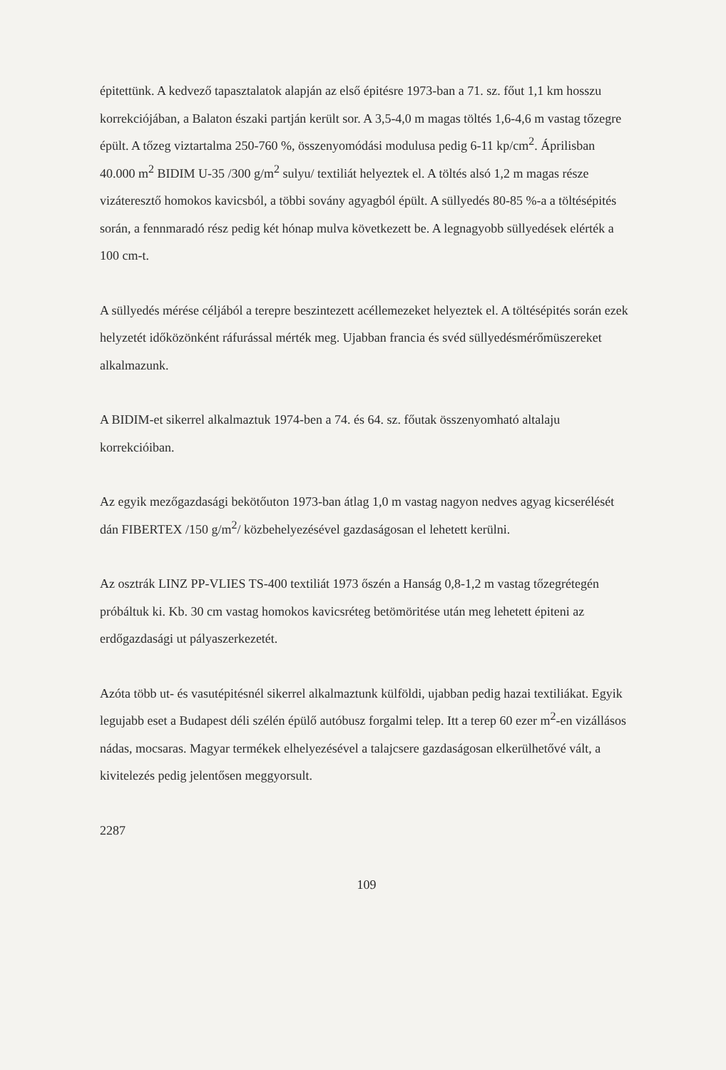épitettünk. A kedvező tapasztalatok alapján az első épitésre 1973-ban a 71. sz. főut 1,1 km hosszu korrekciójában, a Balaton északi partján került sor. A 3,5-4,0 m magas töltés 1,6-4,6 m vastag tőzegre épült. A tőzeg viztartalma 250-760 %, összenyomódási modulusa pedig 6-11 kp/cm<sup>2</sup>. Áprilisban 40.000 m<sup>2</sup> BIDIM U-35 /300 g/m<sup>2</sup> sulyu/ textiliát helyeztek el. A töltés alsó 1,2 m magas része vizáteresztő homokos kavicsból, a többi sovány agyagból épült. A süllyedés 80-85 %-a a töltésépités során, a fennmaradó rész pedig két hónap mulva következett be. A legnagyobb süllyedések elérték a 100 cm-t.
A süllyedés mérése céljából a terepre beszintezett acéllemezeket helyeztek el. A töltésépités során ezek helyzetét időközönként ráfurással mérték meg. Ujabban francia és svéd süllyedésmérőmüszereket alkalmazunk.
A BIDIM-et sikerrel alkalmaztuk 1974-ben a 74. és 64. sz. főutak összenyomható altalaju korrekcióiban.
Az egyik mezőgazdasági bekötőuton 1973-ban átlag 1,0 m vastag nagyon nedves agyag kicserélését dán FIBERTEX /150 g/m<sup>2</sup>/ közbehelyezésével gazdaságosan el lehetett kerülni.
Az osztrák LINZ PP-VLIES TS-400 textiliát 1973 őszén a Hanság 0,8-1,2 m vastag tőzegrétegén próbáltuk ki. Kb. 30 cm vastag homokos kavicsréteg betömöritése után meg lehetett épiteni az erdőgazdasági ut pályaszerkezetét.
Azóta több ut- és vasutépitésnél sikerrel alkalmaztunk külföldi, ujabban pedig hazai textiliákat. Egyik legujabb eset a Budapest déli szélén épülő autóbusz forgalmi telep. Itt a terep 60 ezer m<sup>2</sup>-en vizállásos nádas, mocsaras. Magyar termékek elhelyezésével a talajcsere gazdaságosan elkerülhetővé vált, a kivitelezés pedig jelentősen meggyorsult.
2287
109